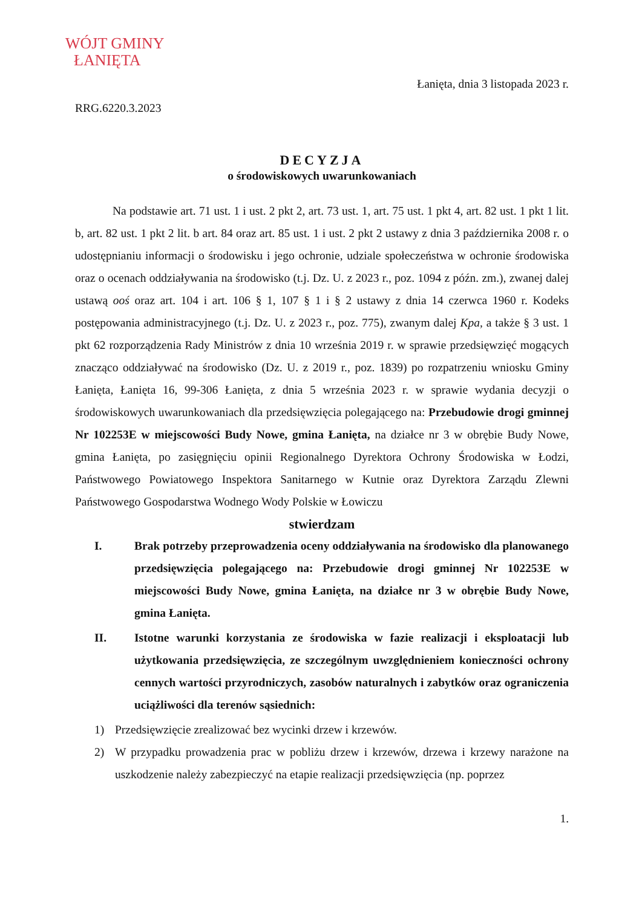WÓJT GMINY
ŁANIĘTA
Łanięta, dnia 3 listopada 2023 r.
RRG.6220.3.2023
DECYZJA
o środowiskowych uwarunkowaniach
Na podstawie art. 71 ust. 1 i ust. 2 pkt 2, art. 73 ust. 1, art. 75 ust. 1 pkt 4, art. 82 ust. 1 pkt 1 lit. b, art. 82 ust. 1 pkt 2 lit. b art. 84 oraz art. 85 ust. 1 i ust. 2 pkt 2 ustawy z dnia 3 października 2008 r. o udostępnianiu informacji o środowisku i jego ochronie, udziale społeczeństwa w ochronie środowiska oraz o ocenach oddziaływania na środowisko (t.j. Dz. U. z 2023 r., poz. 1094 z późn. zm.), zwanej dalej ustawą ooś oraz art. 104 i art. 106 § 1, 107 § 1 i § 2 ustawy z dnia 14 czerwca 1960 r. Kodeks postępowania administracyjnego (t.j. Dz. U. z 2023 r., poz. 775), zwanym dalej Kpa, a także § 3 ust. 1 pkt 62 rozporządzenia Rady Ministrów z dnia 10 września 2019 r. w sprawie przedsięwzięć mogących znacząco oddziaływać na środowisko (Dz. U. z 2019 r., poz. 1839) po rozpatrzeniu wniosku Gminy Łanięta, Łanięta 16, 99-306 Łanięta, z dnia 5 września 2023 r. w sprawie wydania decyzji o środowiskowych uwarunkowaniach dla przedsięwzięcia polegającego na: Przebudowie drogi gminnej Nr 102253E w miejscowości Budy Nowe, gmina Łanięta, na działce nr 3 w obrębie Budy Nowe, gmina Łanięta, po zasięgnięciu opinii Regionalnego Dyrektora Ochrony Środowiska w Łodzi, Państwowego Powiatowego Inspektora Sanitarnego w Kutnie oraz Dyrektora Zarządu Zlewni Państwowego Gospodarstwa Wodnego Wody Polskie w Łowiczu
stwierdzam
I.
Brak potrzeby przeprowadzenia oceny oddziaływania na środowisko dla planowanego przedsięwzięcia polegającego na: Przebudowie drogi gminnej Nr 102253E w miejscowości Budy Nowe, gmina Łanięta, na działce nr 3 w obrębie Budy Nowe, gmina Łanięta.
II.
Istotne warunki korzystania ze środowiska w fazie realizacji i eksploatacji lub użytkowania przedsięwzięcia, ze szczególnym uwzględnieniem konieczności ochrony cennych wartości przyrodniczych, zasobów naturalnych i zabytków oraz ograniczenia uciążliwości dla terenów sąsiednich:
1)
Przedsięwzięcie zrealizować bez wycinki drzew i krzewów.
2)
W przypadku prowadzenia prac w pobliżu drzew i krzewów, drzewa i krzewy narażone na uszkodzenie należy zabezpieczyć na etapie realizacji przedsięwzięcia (np. poprzez
1.